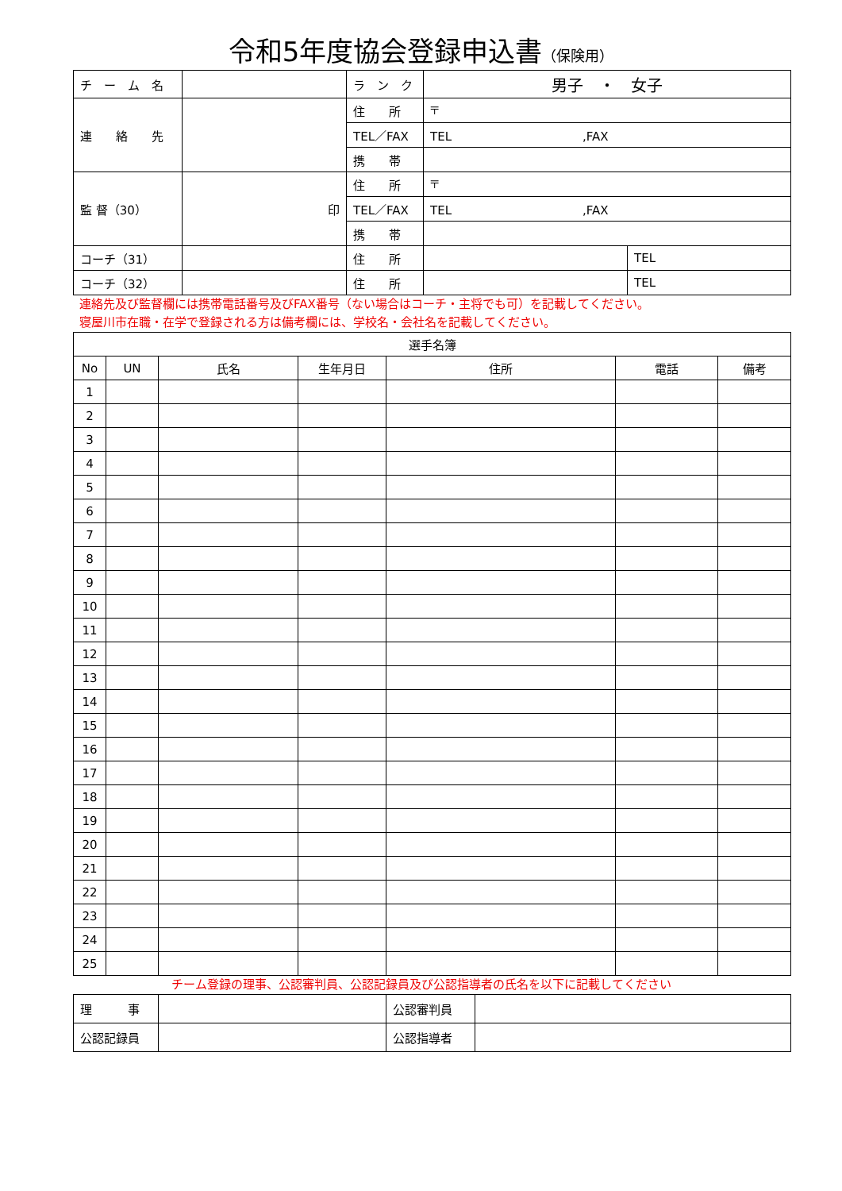令和5年度協会登録申込書（保険用）
| チ ー ム 名 | | ラ ン ク | 男子 ・ 女子 | |
| 連 絡 先 | | 住 所 | 〒 | |
| | | TEL／FAX | TEL ,FAX | |
| | | 携 帯 | | |
| 監 督（30） | 印 | 住 所 | 〒 | |
| | | TEL／FAX | TEL ,FAX | |
| | | 携 帯 | | |
| コーチ（31） | | 住 所 | | TEL |
| コーチ（32） | | 住 所 | | TEL |
連絡先及び監督欄には携帯電話番号及びFAX番号（ない場合はコーチ・主将でも可）を記載してください。
寝屋川市在職・在学で登録される方は備考欄には、学校名・会社名を記載してください。
| 選手名簿 | | | | | | |
| --- | --- | --- | --- | --- | --- | --- |
| No | UN | 氏名 | 生年月日 | 住所 | 電話 | 備考 |
| 1 | | | | | | |
| 2 | | | | | | |
| 3 | | | | | | |
| 4 | | | | | | |
| 5 | | | | | | |
| 6 | | | | | | |
| 7 | | | | | | |
| 8 | | | | | | |
| 9 | | | | | | |
| 10 | | | | | | |
| 11 | | | | | | |
| 12 | | | | | | |
| 13 | | | | | | |
| 14 | | | | | | |
| 15 | | | | | | |
| 16 | | | | | | |
| 17 | | | | | | |
| 18 | | | | | | |
| 19 | | | | | | |
| 20 | | | | | | |
| 21 | | | | | | |
| 22 | | | | | | |
| 23 | | | | | | |
| 24 | | | | | | |
| 25 | | | | | | |
チーム登録の理事、公認審判員、公認記録員及び公認指導者の氏名を以下に記載してください
| 理 事 | | 公認審判員 | |
| 公認記録員 | | 公認指導者 | |